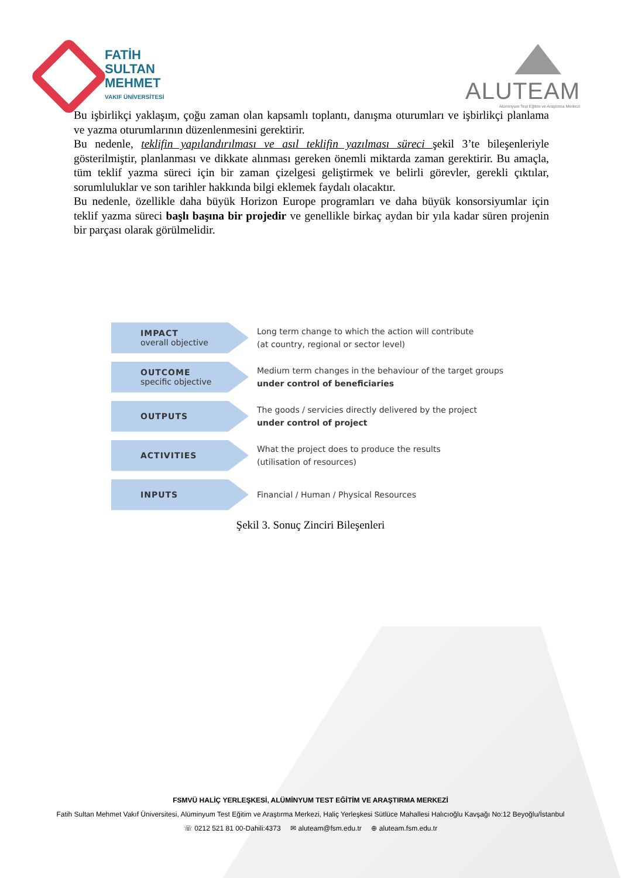FATİH
SULTAN
MEHMET
VAKIF ÜNİVERSİTESİ
ALUTEAM
Alüminyum Test Eğitim ve Araştırma Merkezi
Bu işbirlikçi yaklaşım, çoğu zaman olan kapsamlı toplantı, danışma oturumları ve işbirlikçi planlama ve yazma oturumlarının düzenlenmesini gerektirir.
Bu nedenle, teklifin yapılandırılması ve asıl teklifin yazılması süreci şekil 3’te bileşenleriyle gösterilmiştir, planlanması ve dikkate alınması gereken önemli miktarda zaman gerektirir. Bu amaçla, tüm teklif yazma süreci için bir zaman çizelgesi geliştirmek ve belirli görevler, gerekli çıktılar, sorumluluklar ve son tarihler hakkında bilgi eklemek faydalı olacaktır.
Bu nedenle, özellikle daha büyük Horizon Europe programları ve daha büyük konsorsiyumlar için teklif yazma süreci başlı başına bir projedir ve genellikle birkaç aydan bir yıla kadar süren projenin bir parçası olarak görülmelidir.
IMPACT
overall objective
Long term change to which the action will contribute
(at country, regional or sector level)
OUTCOME
specific objective
Medium term changes in the behaviour of the target groups
under control of beneficiaries
OUTPUTS
The goods / servicies directly delivered by the project
under control of project
ACTIVITIES
What the project does to produce the results
(utilisation of resources)
INPUTS
Financial / Human / Physical Resources
Şekil 3. Sonuç Zinciri Bileşenleri
FSMVÜ HALİÇ YERLEŞKESİ, ALÜMİNYUM TEST EĞİTİM VE ARAŞTIRMA MERKEZİ
Fatih Sultan Mehmet Vakıf Üniversitesi, Alüminyum Test Eğitim ve Araştırma Merkezi, Haliç Yerleşkesi Sütlüce Mahallesi Halıcıoğlu Kavşağı No:12 Beyoğlu/İstanbul
☏ 0212 521 81 00-Dahili:4373 ✉ aluteam@fsm.edu.tr ⊕ aluteam.fsm.edu.tr